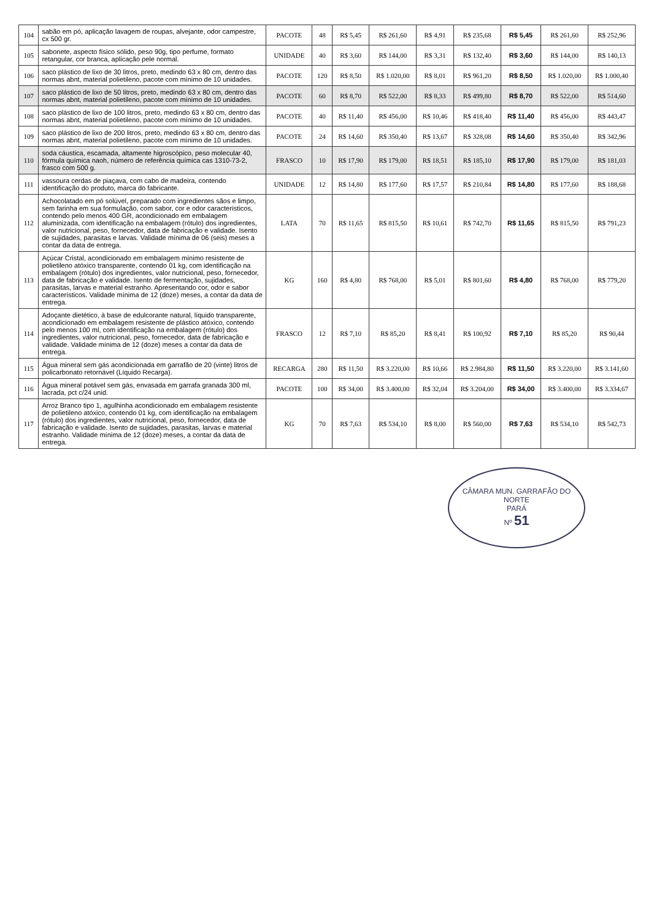| 104 | sabão em pó, aplicação lavagem de roupas, alvejante, odor campestre, cx 500 gr. | PACOTE | 48 | R$ 5,45 | R$ 261,60 | R$ 4,91 | R$ 235,68 | R$ 5,45 | R$ 261,60 | R$ 252,96 |
| 105 | sabonete, aspecto físico sólido, peso 90g, tipo perfume, formato retangular, cor branca, aplicação pele normal. | UNIDADE | 40 | R$ 3,60 | R$ 144,00 | R$ 3,31 | R$ 132,40 | R$ 3,60 | R$ 144,00 | R$ 140,13 |
| 106 | saco plástico de lixo de 30 litros, preto, medindo 63 x 80 cm, dentro das normas abnt, material polietileno, pacote com mínimo de 10 unidades. | PACOTE | 120 | R$ 8,50 | R$ 1.020,00 | R$ 8,01 | R$ 961,20 | R$ 8,50 | R$ 1.020,00 | R$ 1.000,40 |
| 107 | saco plástico de lixo de 50 litros, preto, medindo 63 x 80 cm, dentro das normas abnt, material polietileno, pacote com mínimo de 10 unidades. | PACOTE | 60 | R$ 8,70 | R$ 522,00 | R$ 8,33 | R$ 499,80 | R$ 8,70 | R$ 522,00 | R$ 514,60 |
| 108 | saco plástico de lixo de 100 litros, preto, medindo 63 x 80 cm, dentro das normas abnt, material polietileno, pacote com mínimo de 10 unidades. | PACOTE | 40 | R$ 11,40 | R$ 456,00 | R$ 10,46 | R$ 418,40 | R$ 11,40 | R$ 456,00 | R$ 443,47 |
| 109 | saco plástico de lixo de 200 litros, preto, medindo 63 x 80 cm, dentro das normas abnt, material polietileno, pacote com mínimo de 10 unidades. | PACOTE | 24 | R$ 14,60 | R$ 350,40 | R$ 13,67 | R$ 328,08 | R$ 14,60 | R$ 350,40 | R$ 342,96 |
| 110 | soda cáustica, escamada, altamente higroscópico, peso molecular 40, fórmula química naoh, número de referência química cas 1310-73-2, frasco com 500 g. | FRASCO | 10 | R$ 17,90 | R$ 179,00 | R$ 18,51 | R$ 185,10 | R$ 17,90 | R$ 179,00 | R$ 181,03 |
| 111 | vassoura cerdas de piaçava, com cabo de madeira, contendo identificação do produto, marca do fabricante. | UNIDADE | 12 | R$ 14,80 | R$ 177,60 | R$ 17,57 | R$ 210,84 | R$ 14,80 | R$ 177,60 | R$ 188,68 |
| 112 | Achocolatado em pó solúvel, preparado com ingredientes sãos e limpo, sem farinha em sua formulação, com sabor, cor e odor característicos, contendo pelo menos 400 GR, acondicionado em embalagem aluminizada, com identificação na embalagem (rótulo) dos ingredientes, valor nutricional, peso, fornecedor, data de fabricação e validade. Isento de sujidades, parasitas e larvas. Validade mínima de 06 (seis) meses a contar da data de entrega. | LATA | 70 | R$ 11,65 | R$ 815,50 | R$ 10,61 | R$ 742,70 | R$ 11,65 | R$ 815,50 | R$ 791,23 |
| 113 | Açúcar Cristal, acondicionado em embalagem mínimo resistente de polietileno atóxico transparente, contendo 01 kg, com identificação na embalagem (rótulo) dos ingredientes, valor nutricional, peso, fornecedor, data de fabricação e validade. Isento de fermentação, sujidades, parasitas, larvas e material estranho. Apresentando cor, odor e sabor característicos. Validade mínima de 12 (doze) meses, a contar da data de entrega. | KG | 160 | R$ 4,80 | R$ 768,00 | R$ 5,01 | R$ 801,60 | R$ 4,80 | R$ 768,00 | R$ 779,20 |
| 114 | Adoçante dietético, à base de edulcorante natural, líquido transparente, acondicionado em embalagem resistente de plástico atóxico, contendo pelo menos 100 ml, com identificação na embalagem (rótulo) dos ingredientes, valor nutricional, peso, fornecedor, data de fabricação e validade. Validade mínima de 12 (doze) meses a contar da data de entrega. | FRASCO | 12 | R$ 7,10 | R$ 85,20 | R$ 8,41 | R$ 100,92 | R$ 7,10 | R$ 85,20 | R$ 90,44 |
| 115 | Água mineral sem gás acondicionada em garrafão de 20 (vinte) litros de policarbonato retornável (Líquido Recarga). | RECARGA | 280 | R$ 11,50 | R$ 3.220,00 | R$ 10,66 | R$ 2.984,80 | R$ 11,50 | R$ 3.220,00 | R$ 3.141,60 |
| 116 | Água mineral potável sem gás, envasada em garrafa granada 300 ml, lacrada, pct c/24 unid. | PACOTE | 100 | R$ 34,00 | R$ 3.400,00 | R$ 32,04 | R$ 3.204,00 | R$ 34,00 | R$ 3.400,00 | R$ 3.334,67 |
| 117 | Arroz Branco tipo 1, agulhinha acondicionado em embalagem resistente de polietileno atóxico, contendo 01 kg, com identificação na embalagem (rótulo) dos ingredientes, valor nutricional, peso, fornecedor, data de fabricação e validade. Isento de sujidades, parasitas, larvas e material estranho. Validade mínima de 12 (doze) meses, a contar da data de entrega. | KG | 70 | R$ 7,63 | R$ 534,10 | R$ 8,00 | R$ 560,00 | R$ 7,63 | R$ 534,10 | R$ 542,73 |
CÂMARA MUN. GARRAFÃO DO NORTE
PARÁ
Nº 51